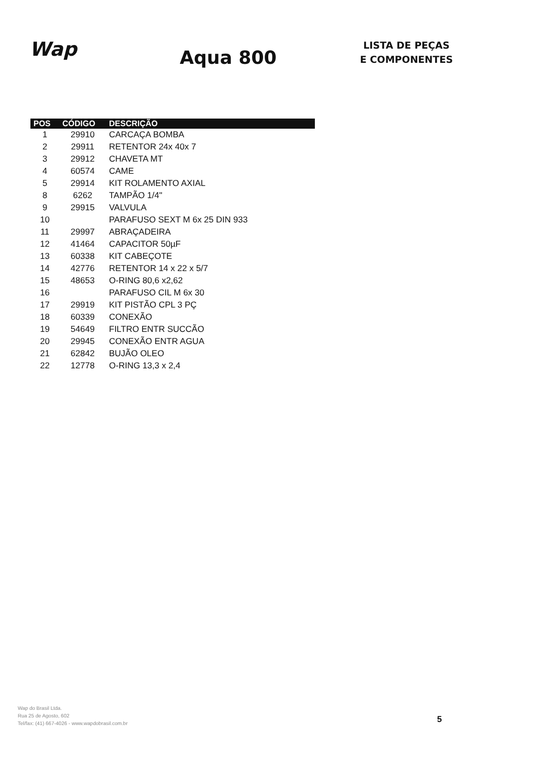Wap
Aqua 800
LISTA DE PEÇAS
E COMPONENTES
| POS | CÓDIGO | DESCRIÇÃO |
| --- | --- | --- |
| 1 | 29910 | CARCAÇA BOMBA |
| 2 | 29911 | RETENTOR 24x 40x 7 |
| 3 | 29912 | CHAVETA MT |
| 4 | 60574 | CAME |
| 5 | 29914 | KIT ROLAMENTO AXIAL |
| 8 | 6262 | TAMPÃO 1/4" |
| 9 | 29915 | VALVULA |
| 10 | | PARAFUSO SEXT M 6x 25 DIN 933 |
| 11 | 29997 | ABRAÇADEIRA |
| 12 | 41464 | CAPACITOR 50µF |
| 13 | 60338 | KIT CABEÇOTE |
| 14 | 42776 | RETENTOR 14 x 22 x 5/7 |
| 15 | 48653 | O-RING 80,6 x2,62 |
| 16 | | PARAFUSO CIL M 6x 30 |
| 17 | 29919 | KIT PISTÃO CPL 3 PÇ |
| 18 | 60339 | CONEXÃO |
| 19 | 54649 | FILTRO ENTR SUCCÃO |
| 20 | 29945 | CONEXÃO ENTR AGUA |
| 21 | 62842 | BUJÃO OLEO |
| 22 | 12778 | O-RING 13,3 x 2,4 |
Wap do Brasil Ltda.
Rua 25 de Agosto, 602
Tel/fax: (41) 667-4026 - www.wapdobrasil.com.br
5